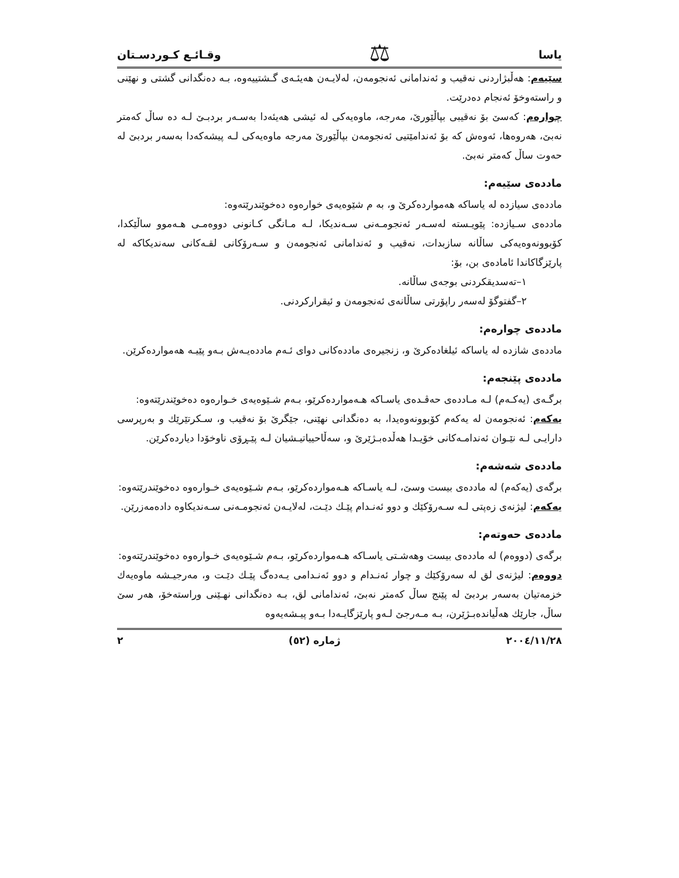یاسا ⚖ وقـائـع كـوردسـتان
سێیەم: هەڵبژاردنی نەقیب و ئەندامانی ئەنجومەن، لەلایـەن هەیئـەی گـشتییەوە، بـە دەنگدانی گشتی و نهێنی و راستەوخۆ ئەنجام دەدرێت.
چوارەم: كەسێ بۆ نەقیبی بپاڵێورێ، مەرجە، ماوەیەكی لە ئیشی هەیئەدا بەسـەر بردبـێ لـە دە ساڵ كەمتر نەبێ، هەروەها، ئەوەش كە بۆ ئەندامێتیی ئەنجومەن بپاڵێورێ مەرجە ماوەیەكی لـە پیشەكەدا بەسەر بردبێ لە حەوت ساڵ كەمتر نەبێ.
ماددەی سێیەم:
ماددەی سیازدە لە یاساكە هەمواردەكرێ و، بە م شێوەیەی خوارەوە دەخوێندرێتەوە:
ماددەی سـیازدە: پێویـستە لەسـەر ئەنجومـەنی سـەندیكا، لـە مـانگی كـانونی دووەمـی هـەموو ساڵێكدا، كۆبوونەوەیەكی ساڵانە سازبدات، نەقیب و ئەندامانی ئەنجومەن و سـەرۆكانی لقـەكانی سەندیكاكە لە پارێزگاكاندا ئامادەی بن، بۆ:
١–تەسدیقكردنی بوجەی ساڵانە.
٢–گفتوگۆ لەسەر راپۆرتی ساڵانەی ئەنجومەن و ئیقراركردنی.
ماددەی چوارەم:
ماددەی شازدە لە یاساكە ئیلغادەكرێ و، زنجیرەی ماددەكانی دوای ئـەم ماددەیـەش بـەو پێیـە هەمواردەكرێن.
ماددەی پێنجەم:
برگـەی (یەكـەم) لـە مـاددەی حەڤـدەی یاسـاكە هـەمواردەكرێو، بـەم شـێوەیەی خـوارەوە دەخوێندرێتەوە:
یەكەم: ئەنجومەن لە یەكەم كۆبوونەوەیدا، بە دەنگدانی نهێنی، جێگرێ بۆ نەقیب و، سـكرتێرێك و بەرپرسی دارایـی لـە نێـوان ئەندامـەكانی خۆیـدا هەڵدەبـژێرێ و، سەڵاحییاتیـشیان لـە پێـڕۆی ناوخۆدا دیاردەكرێن.
ماددەی شەشەم:
برگەی (یەكەم) لە ماددەی بیست وسێ، لـە یاسـاكە هـەمواردەكرێو، بـەم شـێوەیەی خـوارەوە دەخوێندرێتەوە:
یەكەم: لیژنەی زەپتی لـە سـەرۆكێك و دوو ئەنـدام پێـك دێـت، لەلایـەن ئەنجومـەنی سـەندیكاوە دادەمەزرێن.
ماددەی حەوتەم:
برگەی (دووەم) لە ماددەی بیست وهەشـتی یاسـاكە هـەمواردەكرێو، بـەم شـێوەیەی خـوارەوە دەخوێندرێتەوە:
دووەم: لیژنەی لق لە سەرۆكێك و چوار ئەنـدام و دوو ئەنـدامی یـەدەگ پێـك دێـت و، مەرجیـشە ماوەیەك خزمەتیان بەسەر بردبێ لە پێنج ساڵ كەمتر نەبێ، ئەندامانی لق، بـە دەنگدانی نهـێنی وراستەخۆ، هەر سێ ساڵ، جارێك هەڵیاندەبـژێرن، بـە مـەرجێ لـەو پارێزگایـەدا بـەو پیـشەیەوە
٢٠٠٤/١١/٢٨ ژمارە (٥٢) ٢